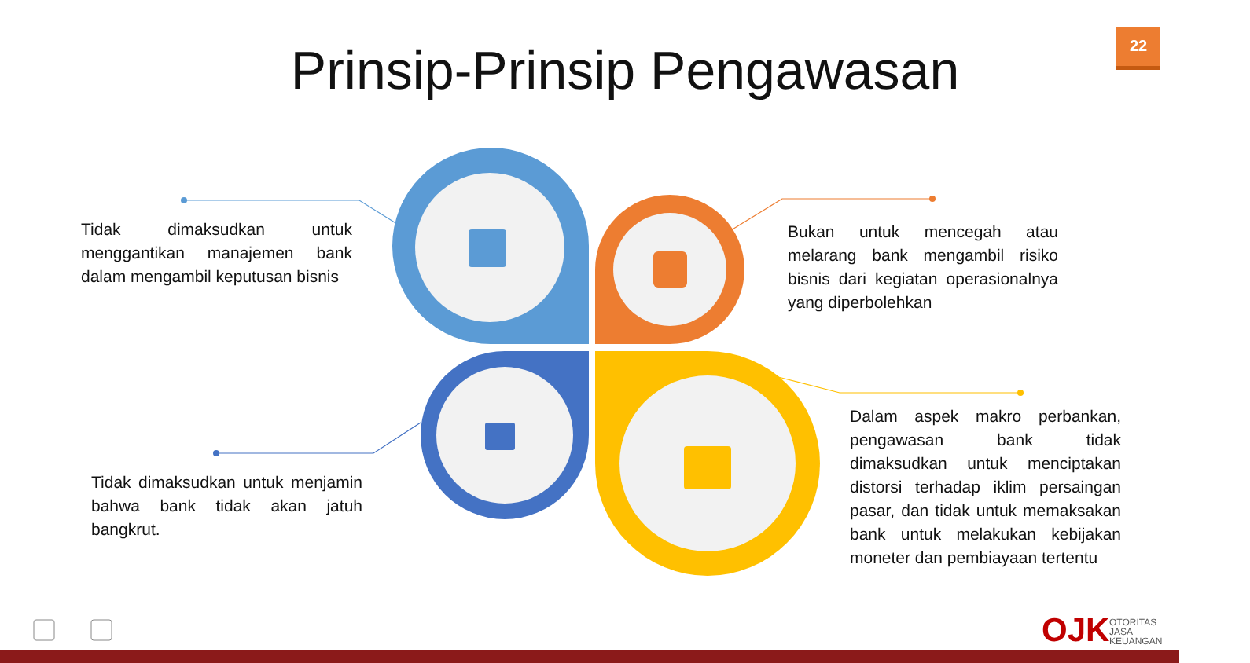22
Prinsip-Prinsip Pengawasan
Tidak dimaksudkan untuk menggantikan manajemen bank dalam mengambil keputusan bisnis
Bukan untuk mencegah atau melarang bank mengambil risiko bisnis dari kegiatan operasionalnya yang diperbolehkan
Tidak dimaksudkan untuk menjamin bahwa bank tidak akan jatuh bangkrut.
Dalam aspek makro perbankan, pengawasan bank tidak dimaksudkan untuk menciptakan distorsi terhadap iklim persaingan pasar, dan tidak untuk memaksakan bank untuk melakukan kebijakan moneter dan pembiayaan tertentu
OJK
OTORITAS
JASA
KEUANGAN